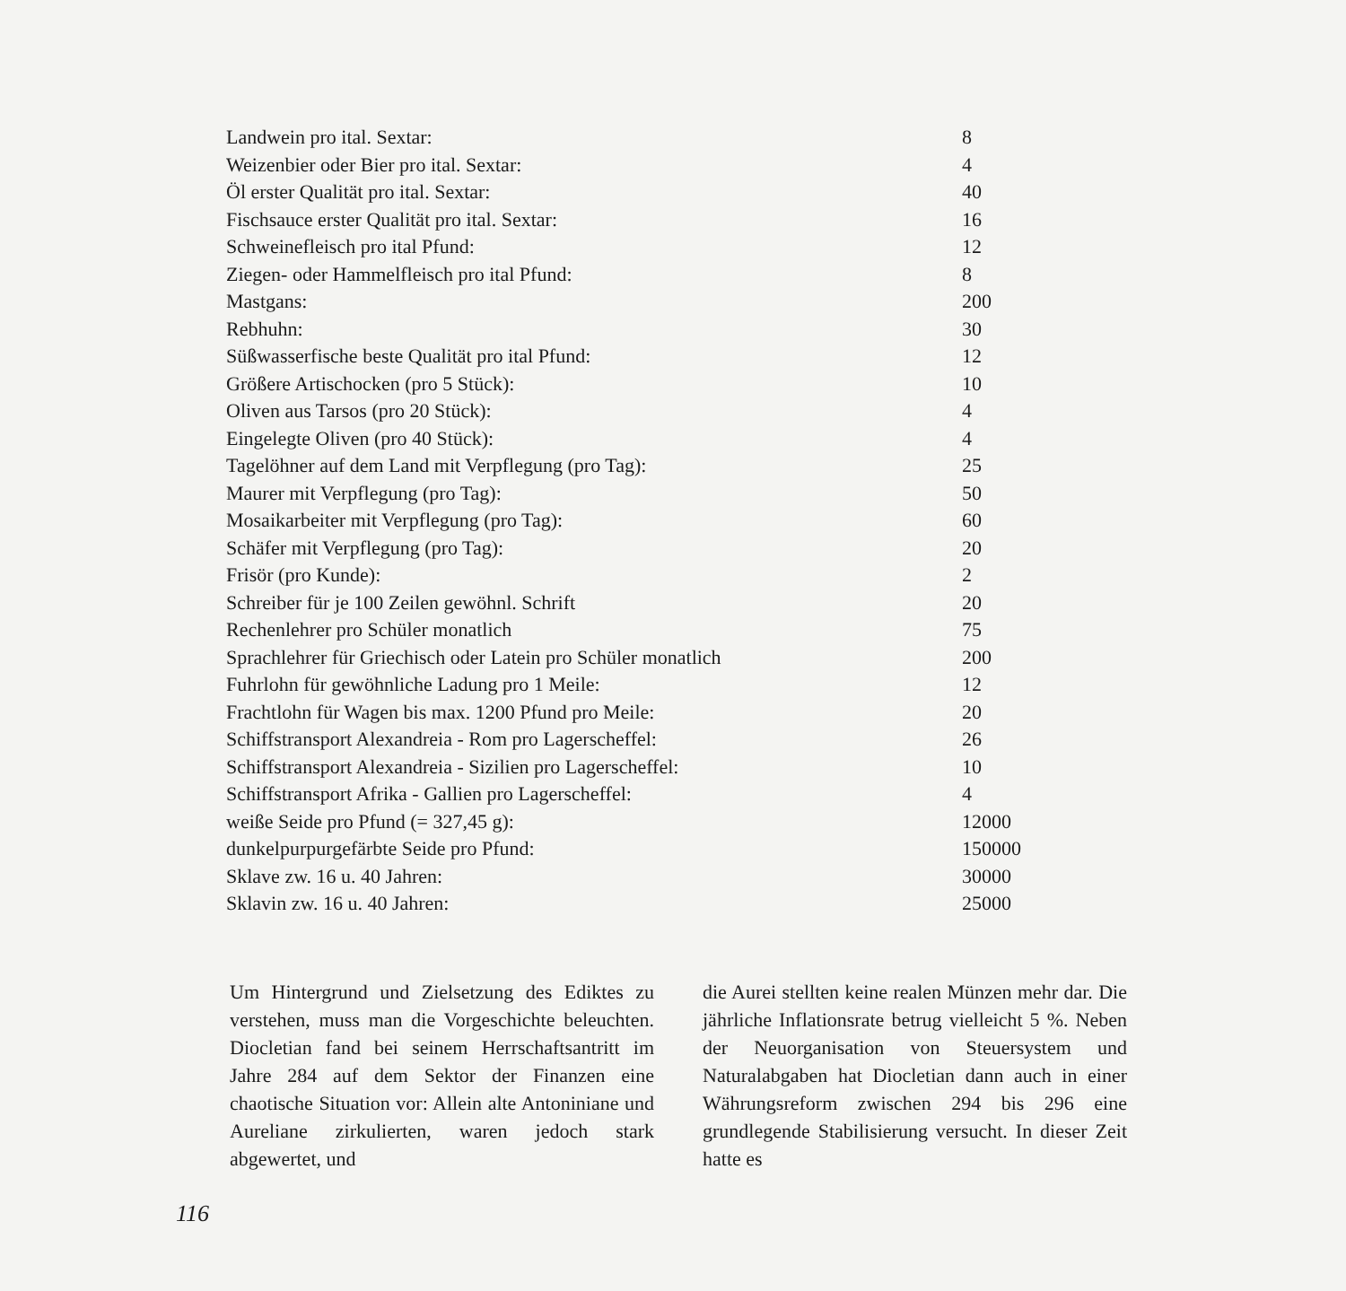| Landwein pro ital. Sextar: | 8 |
| Weizenbier oder Bier pro ital. Sextar: | 4 |
| Öl erster Qualität pro ital. Sextar: | 40 |
| Fischsauce erster Qualität pro ital. Sextar: | 16 |
| Schweinefleisch pro ital Pfund: | 12 |
| Ziegen- oder Hammelfleisch pro ital Pfund: | 8 |
| Mastgans: | 200 |
| Rebhuhn: | 30 |
| Süßwasserfische beste Qualität pro ital Pfund: | 12 |
| Größere Artischocken (pro 5 Stück): | 10 |
| Oliven aus Tarsos (pro 20 Stück): | 4 |
| Eingelegte Oliven (pro 40 Stück): | 4 |
| Tagelöhner auf dem Land mit Verpflegung (pro Tag): | 25 |
| Maurer mit Verpflegung (pro Tag): | 50 |
| Mosaikarbeiter mit Verpflegung (pro Tag): | 60 |
| Schäfer mit Verpflegung (pro Tag): | 20 |
| Frisör (pro Kunde): | 2 |
| Schreiber für je 100 Zeilen gewöhnl. Schrift | 20 |
| Rechenlehrer pro Schüler monatlich | 75 |
| Sprachlehrer für Griechisch oder Latein pro Schüler monatlich | 200 |
| Fuhrlohn für gewöhnliche Ladung pro 1 Meile: | 12 |
| Frachtlohn für Wagen bis max. 1200 Pfund pro Meile: | 20 |
| Schiffstransport Alexandreia - Rom pro Lagerscheffel: | 26 |
| Schiffstransport Alexandreia - Sizilien pro Lagerscheffel: | 10 |
| Schiffstransport Afrika - Gallien pro Lagerscheffel: | 4 |
| weiße Seide pro Pfund (= 327,45 g): | 12000 |
| dunkelpurpurgefärbte Seide pro Pfund: | 150000 |
| Sklave zw. 16 u. 40 Jahren: | 30000 |
| Sklavin zw. 16 u. 40 Jahren: | 25000 |
Um Hintergrund und Zielsetzung des Ediktes zu verstehen, muss man die Vorgeschichte beleuchten. Diocletian fand bei seinem Herrschaftsantritt im Jahre 284 auf dem Sektor der Finanzen eine chaotische Situation vor: Allein alte Antoniniane und Aureliane zirkulierten, waren jedoch stark abgewertet, und
die Aurei stellten keine realen Münzen mehr dar. Die jährliche Inflationsrate betrug vielleicht 5 %. Neben der Neuorganisation von Steuersystem und Naturalabgaben hat Diocletian dann auch in einer Währungsreform zwischen 294 bis 296 eine grundlegende Stabilisierung versucht. In dieser Zeit hatte es
116